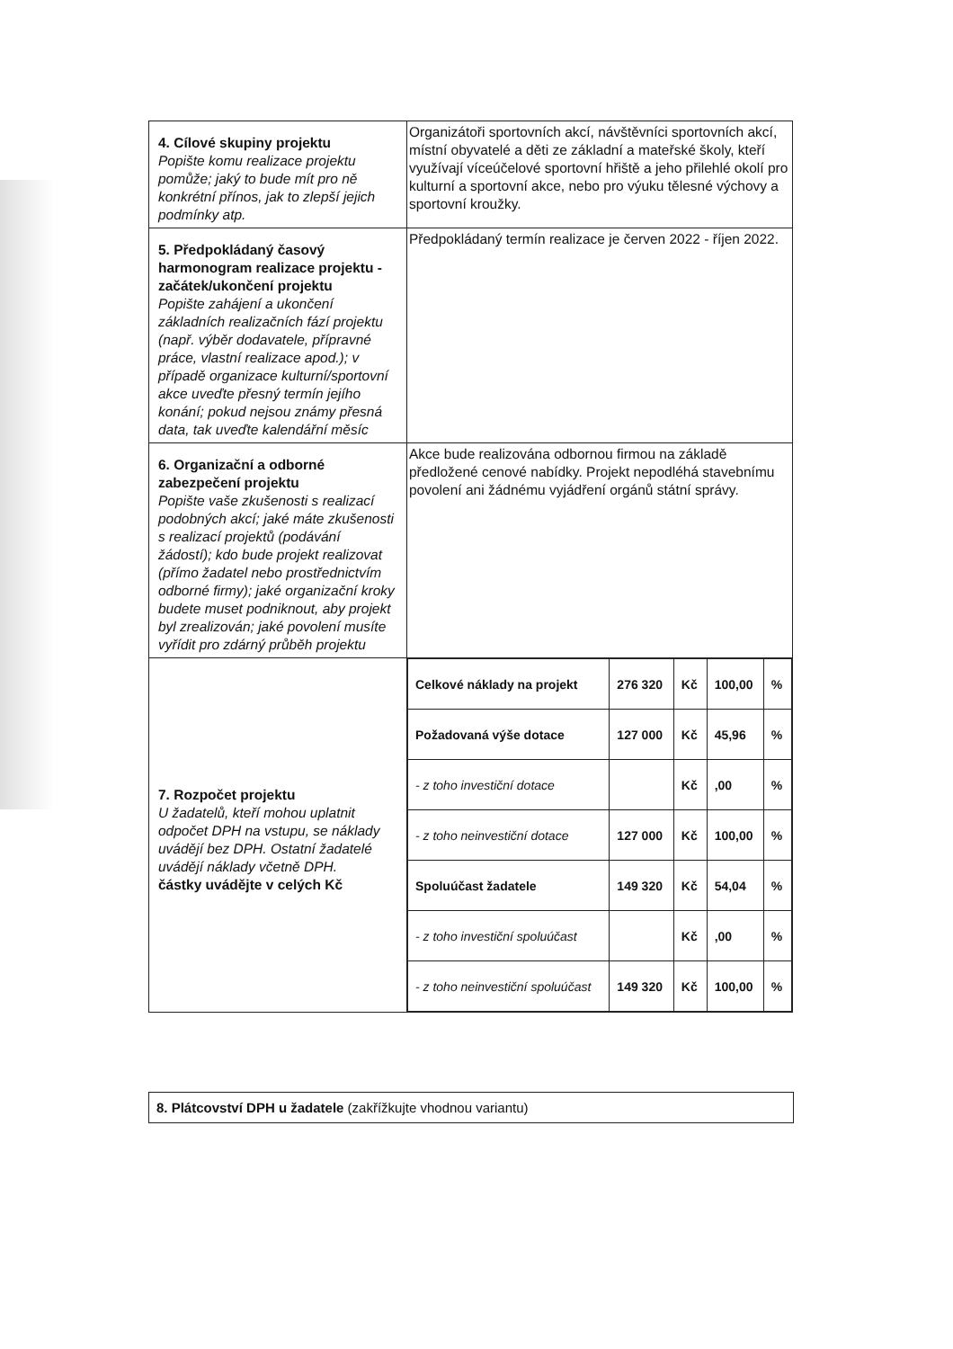| 4. Cílové skupiny projektu Popište komu realizace projektu pomůže; jaký to bude mít pro ně konkrétní přínos, jak to zlepší jejich podmínky atp. | Organizátoři sportovních akcí, návštěvníci sportovních akcí, místní obyvatelé a děti ze základní a mateřské školy, kteří využívají víceúčelové sportovní hřiště a jeho přilehlé okolí pro kulturní a sportovní akce, nebo pro výuku tělesné výchovy a sportovní kroužky. |
| 5. Předpokládaný časový harmonogram realizace projektu - začátek/ukončení projektu Popište zahájení a ukončení základních realizačních fází projektu (např. výběr dodavatele, přípravné práce, vlastní realizace apod.); v případě organizace kulturní/sportovní akce uveďte přesný termín jejího konání; pokud nejsou známy přesná data, tak uveďte kalendářní měsíc | Předpokládaný termín realizace je červen 2022 - říjen 2022. |
| 6. Organizační a odborné zabezpečení projektu Popište vaše zkušenosti s realizací podobných akcí; jaké máte zkušenosti s realizací projektů (podávání žádostí); kdo bude projekt realizovat (přímo žadatel nebo prostřednictvím odborné firmy); jaké organizační kroky budete muset podniknout, aby projekt byl zrealizován; jaké povolení musíte vyřídit pro zdárný průběh projektu | Akce bude realizována odbornou firmou na základě předložené cenové nabídky. Projekt nepodléhá stavebnímu povolení ani žádnému vyjádření orgánů státní správy. |
| 7. Rozpočet projektu U žadatelů, kteří mohou uplatnit odpočet DPH na vstupu, se náklady uvádějí bez DPH. Ostatní žadatelé uvádějí náklady včetně DPH. částky uvádějte v celých Kč | / Celkové náklady na projekt / 276 320 / Kč / 100,00 / % / / Požadovaná výše dotace / 127 000 / Kč / 45,96 / % / / - z toho investiční dotace / / Kč / ,00 / % / / - z toho neinvestiční dotace / 127 000 / Kč / 100,00 / % / / Spoluúčast žadatele / 149 320 / Kč / 54,04 / % / / - z toho investiční spoluúčast / / Kč / ,00 / % / / - z toho neinvestiční spoluúčast / 149 320 / Kč / 100,00 / % / |
8. Plátcovství DPH u žadatele (zakřížkujte vhodnou variantu)